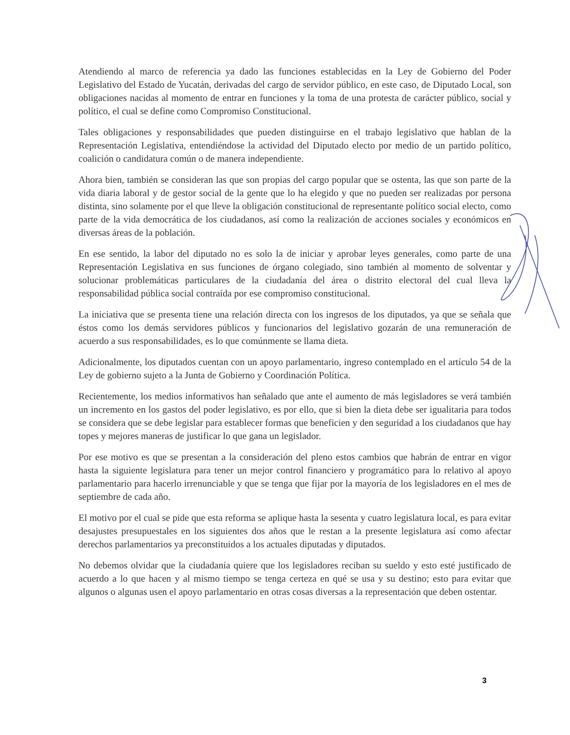Atendiendo al marco de referencia ya dado las funciones establecidas en la Ley de Gobierno del Poder Legislativo del Estado de Yucatán, derivadas del cargo de servidor público, en este caso, de Diputado Local, son obligaciones nacidas al momento de entrar en funciones y la toma de una protesta de carácter público, social y político, el cual se define como Compromiso Constitucional.
Tales obligaciones y responsabilidades que pueden distinguirse en el trabajo legislativo que hablan de la Representación Legislativa, entendiéndose la actividad del Diputado electo por medio de un partido político, coalición o candidatura común o de manera independiente.
Ahora bien, también se consideran las que son propias del cargo popular que se ostenta, las que son parte de la vida diaria laboral y de gestor social de la gente que lo ha elegido y que no pueden ser realizadas por persona distinta, sino solamente por el que lleve la obligación constitucional de representante político social electo, como parte de la vida democrática de los ciudadanos, así como la realización de acciones sociales y económicos en diversas áreas de la población.
En ese sentido, la labor del diputado no es solo la de iniciar y aprobar leyes generales, como parte de una Representación Legislativa en sus funciones de órgano colegiado, sino también al momento de solventar y solucionar problemáticas particulares de la ciudadanía del área o distrito electoral del cual lleva la responsabilidad pública social contraída por ese compromiso constitucional.
La iniciativa que se presenta tiene una relación directa con los ingresos de los diputados, ya que se señala que éstos como los demás servidores públicos y funcionarios del legislativo gozarán de una remuneración de acuerdo a sus responsabilidades, es lo que comúnmente se llama dieta.
Adicionalmente, los diputados cuentan con un apoyo parlamentario, ingreso contemplado en el artículo 54 de la Ley de gobierno sujeto a la Junta de Gobierno y Coordinación Política.
Recientemente, los medios informativos han señalado que ante el aumento de más legisladores se verá también un incremento en los gastos del poder legislativo, es por ello, que si bien la dieta debe ser igualitaria para todos se considera que se debe legislar para establecer formas que beneficien y den seguridad a los ciudadanos que hay topes y mejores maneras de justificar lo que gana un legislador.
Por ese motivo es que se presentan a la consideración del pleno estos cambios que habrán de entrar en vigor hasta la siguiente legislatura para tener un mejor control financiero y programático para lo relativo al apoyo parlamentario para hacerlo irrenunciable y que se tenga que fijar por la mayoría de los legisladores en el mes de septiembre de cada año.
El motivo por el cual se pide que esta reforma se aplique hasta la sesenta y cuatro legislatura local, es para evitar desajustes presupuestales en los siguientes dos años que le restan a la presente legislatura así como afectar derechos parlamentarios ya preconstituidos a los actuales diputadas y diputados.
No debemos olvidar que la ciudadanía quiere que los legisladores reciban su sueldo y esto esté justificado de acuerdo a lo que hacen y al mismo tiempo se tenga certeza en qué se usa y su destino; esto para evitar que algunos o algunas usen el apoyo parlamentario en otras cosas diversas a la representación que deben ostentar.
3